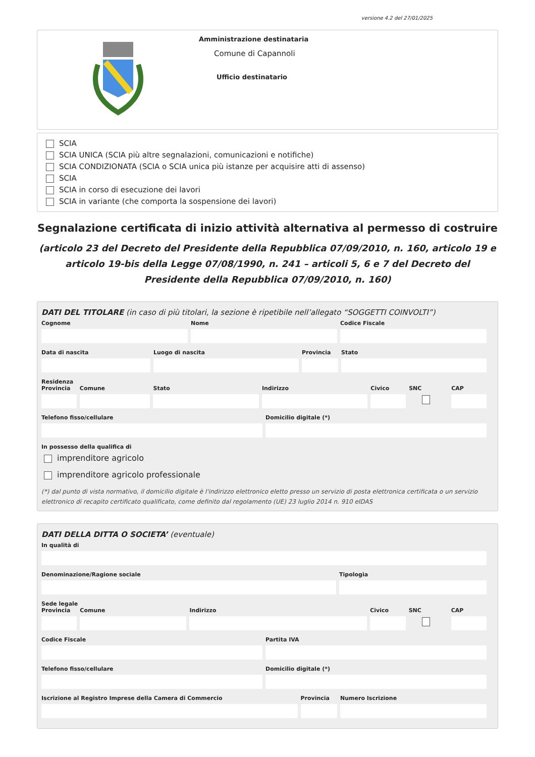versione 4.2 del 27/01/2025
Amministrazione destinataria
Comune di Capannoli
Ufficio destinatario
SCIA
SCIA UNICA (SCIA più altre segnalazioni, comunicazioni e notifiche)
SCIA CONDIZIONATA (SCIA o SCIA unica più istanze per acquisire atti di assenso)
SCIA
SCIA in corso di esecuzione dei lavori
SCIA in variante (che comporta la sospensione dei lavori)
Segnalazione certificata di inizio attività alternativa al permesso di costruire
(articolo 23 del Decreto del Presidente della Repubblica 07/09/2010, n. 160, articolo 19 e articolo 19-bis della Legge 07/08/1990, n. 241 – articoli 5, 6 e 7 del Decreto del Presidente della Repubblica 07/09/2010, n. 160)
DATI DEL TITOLARE (in caso di più titolari, la sezione è ripetibile nell’allegato “SOGGETTI COINVOLTI”)
Cognome Nome Codice Fiscale
Data di nascita Luogo di nascita Provincia Stato
Residenza
Provincia Comune Stato Indirizzo Civico SNC CAP
Telefono fisso/cellulare Domicilio digitale (*)
In possesso della qualifica di
imprenditore agricolo
imprenditore agricolo professionale
(*) dal punto di vista normativo, il domicilio digitale è l'indirizzo elettronico eletto presso un servizio di posta elettronica certificata o un servizio elettronico di recapito certificato qualificato, come definito dal regolamento (UE) 23 luglio 2014 n. 910 eIDAS
DATI DELLA DITTA O SOCIETA’ (eventuale)
In qualità di
Denominazione/Ragione sociale Tipologia
Sede legale
Provincia Comune Indirizzo Civico SNC CAP
Codice Fiscale Partita IVA
Telefono fisso/cellulare Domicilio digitale (*)
Iscrizione al Registro Imprese della Camera di Commercio
Provincia Numero Iscrizione